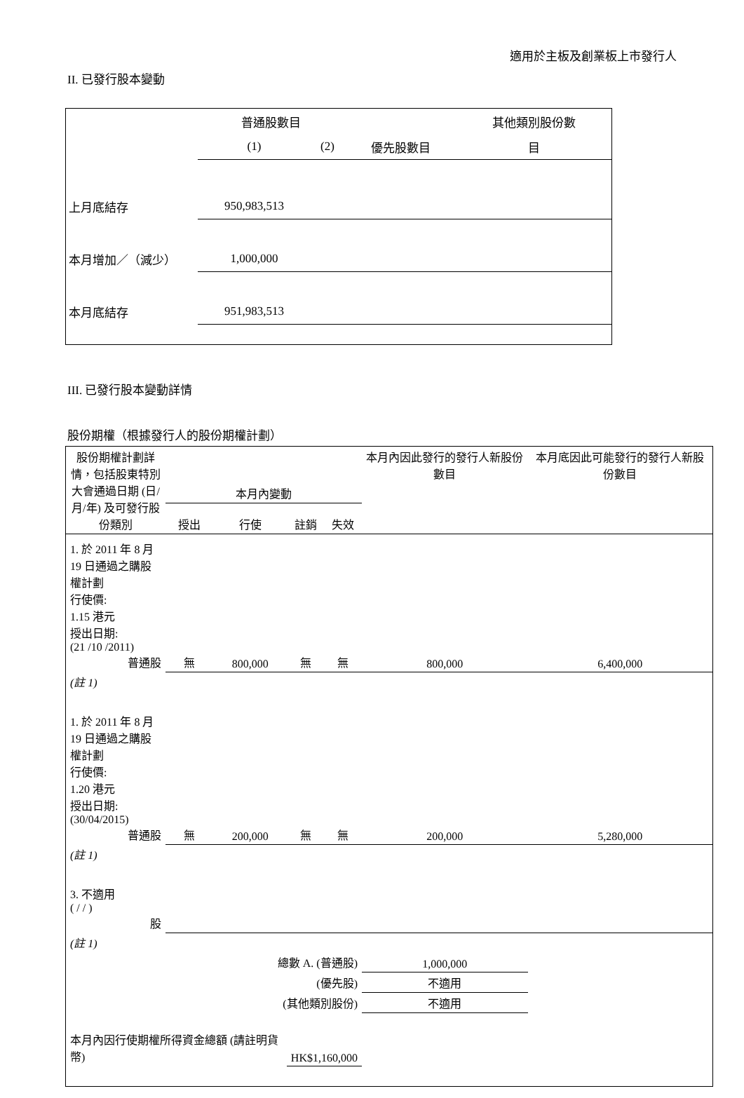適用於主板及創業板上市發行人
II. 已發行股本變動
| | 普通股數目 | | | 其他類別股份數 |
| | (1) | (2) | 優先股數目 | 目 |
| 上月底結存 | 950,983,513 | | | |
| 本月增加／（減少） | 1,000,000 | | | |
| 本月底結存 | 951,983,513 | | | |
III. 已發行股本變動詳情
股份期權（根據發行人的股份期權計劃）
| 股份期權計劃詳情，包括股東特別大會通過日期 (日/月/年) 及可發行股份類別 | 本月內變動 | | | | 本月內因此發行的發行人新股份數目 | 本月底因此可能發行的發行人新股份數目 |
| | 授出 | 行使 | 註銷 | 失效 | | |
| 1. 於 2011 年 8 月 19 日通過之購股權計劃 行使價: 1.15 港元 授出日期: (21 /10 /2011) 普通股 | 無 | 800,000 | 無 | 無 | 800,000 | 6,400,000 |
| (註 1) | | | | | | |
| 1. 於 2011 年 8 月 19 日通過之購股權計劃 行使價: 1.20 港元 授出日期: (30/04/2015) 普通股 | 無 | 200,000 | 無 | 無 | 200,000 | 5,280,000 |
| (註 1) | | | | | | |
| 3. 不適用 ( / / ) 股 | | | | | | |
| (註 1) | | | | | | |
| 總數 A. (普通股) | | | | | 1,000,000 | |
| (優先股) | | | | | 不適用 | |
| (其他類別股份) | | | | | 不適用 | |
| 本月內因行使期權所得資金總額 (請註明貨幣) | | | HK$1,160,000 | | | |